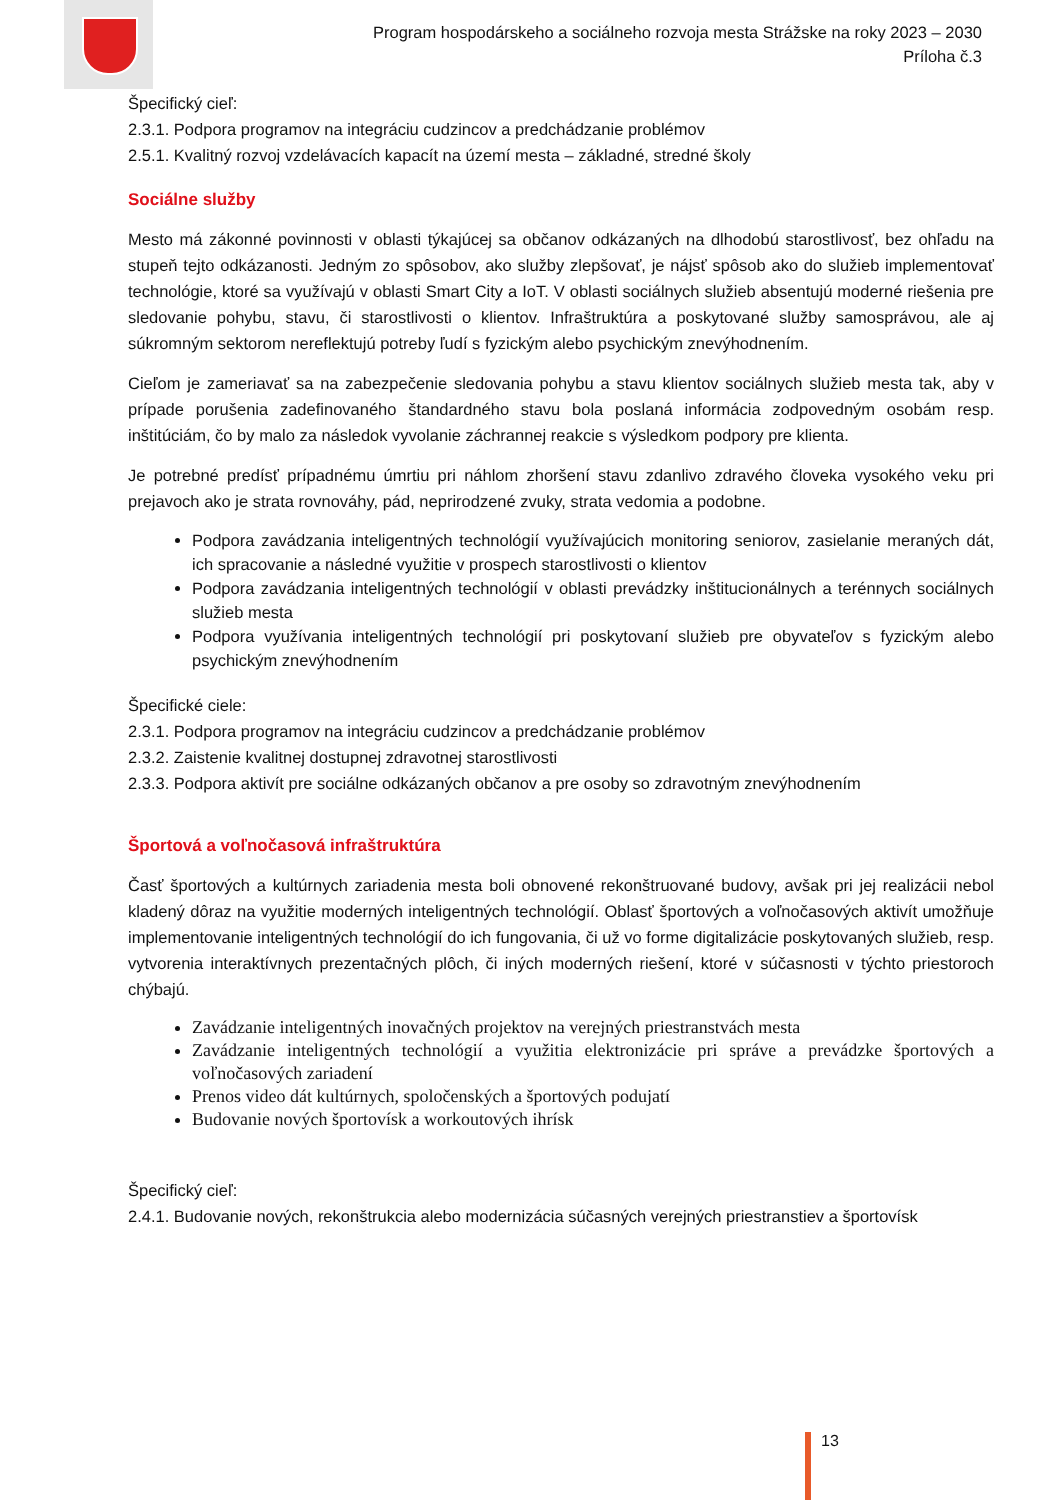Program hospodárskeho a sociálneho rozvoja mesta Strážske na roky 2023 – 2030
Príloha č.3
Špecifický cieľ:
2.3.1. Podpora programov na integráciu cudzincov a predchádzanie problémov
2.5.1. Kvalitný rozvoj vzdelávacích kapacít na území mesta – základné, stredné školy
Sociálne služby
Mesto má zákonné povinnosti v oblasti týkajúcej sa občanov odkázaných na dlhodobú starostlivosť, bez ohľadu na stupeň tejto odkázanosti. Jedným zo spôsobov, ako služby zlepšovať, je nájsť spôsob ako do služieb implementovať technológie, ktoré sa využívajú v oblasti Smart City a IoT. V oblasti sociálnych služieb absentujú moderné riešenia pre sledovanie pohybu, stavu, či starostlivosti o klientov. Infraštruktúra a poskytované služby samosprávou, ale aj súkromným sektorom nereflektujú potreby ľudí s fyzickým alebo psychickým znevýhodnením.
Cieľom je zameriavať sa na zabezpečenie sledovania pohybu a stavu klientov sociálnych služieb mesta tak, aby v prípade porušenia zadefinovaného štandardného stavu bola poslaná informácia zodpovedným osobám resp. inštitúciám, čo by malo za následok vyvolanie záchrannej reakcie s výsledkom podpory pre klienta.
Je potrebné predísť prípadnému úmrtiu pri náhlom zhoršení stavu zdanlivo zdravého človeka vysokého veku pri prejavoch ako je strata rovnováhy, pád, neprirodzené zvuky, strata vedomia a podobne.
Podpora zavádzania inteligentných technológií využívajúcich monitoring seniorov, zasielanie meraných dát, ich spracovanie a následné využitie v prospech starostlivosti o klientov
Podpora zavádzania inteligentných technológií v oblasti prevádzky inštitucionálnych a terénnych sociálnych služieb mesta
Podpora využívania inteligentných technológií pri poskytovaní služieb pre obyvateľov s fyzickým alebo psychickým znevýhodnením
Špecifické ciele:
2.3.1. Podpora programov na integráciu cudzincov a predchádzanie problémov
2.3.2. Zaistenie kvalitnej dostupnej zdravotnej starostlivosti
2.3.3. Podpora aktivít pre sociálne odkázaných občanov a pre osoby so zdravotným znevýhodnením
Športová a voľnočasová infraštruktúra
Časť športových a kultúrnych zariadenia mesta boli obnovené rekonštruované budovy, avšak pri jej realizácii nebol kladený dôraz na využitie moderných inteligentných technológií. Oblasť športových a voľnočasových aktivít umožňuje implementovanie inteligentných technológií do ich fungovania, či už vo forme digitalizácie poskytovaných služieb, resp. vytvorenia interaktívnych prezentačných plôch, či iných moderných riešení, ktoré v súčasnosti v týchto priestoroch chýbajú.
Zavádzanie inteligentných inovačných projektov na verejných priestranstvách mesta
Zavádzanie inteligentných technológií a využitia elektronizácie pri správe a prevádzke športových a voľnočasových zariadení
Prenos video dát kultúrnych, spoločenských a športových podujatí
Budovanie nových športovísk a workoutových ihrísk
Špecifický cieľ:
2.4.1. Budovanie nových, rekonštrukcia alebo modernizácia súčasných verejných priestranstiev a športovísk
13